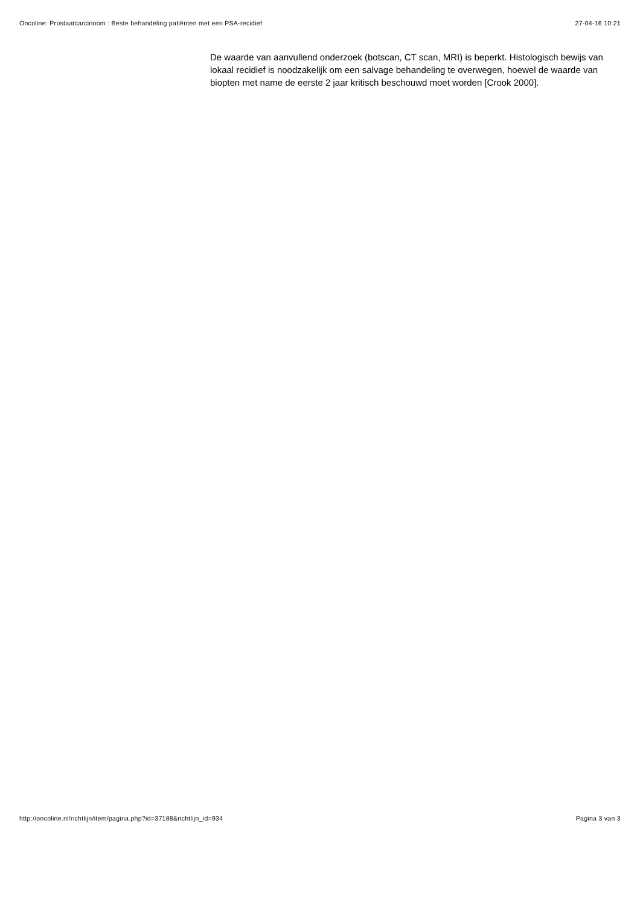Oncoline: Prostaatcarcinoom : Beste behandeling patiënten met een PSA-recidief 27-04-16 10:21
De waarde van aanvullend onderzoek (botscan, CT scan, MRI) is beperkt. Histologisch bewijs van lokaal recidief is noodzakelijk om een salvage behandeling te overwegen, hoewel de waarde van biopten met name de eerste 2 jaar kritisch beschouwd moet worden [Crook 2000].
http://oncoline.nl/richtlijn/item/pagina.php?id=37188&richtlijn_id=934 Pagina 3 van 3